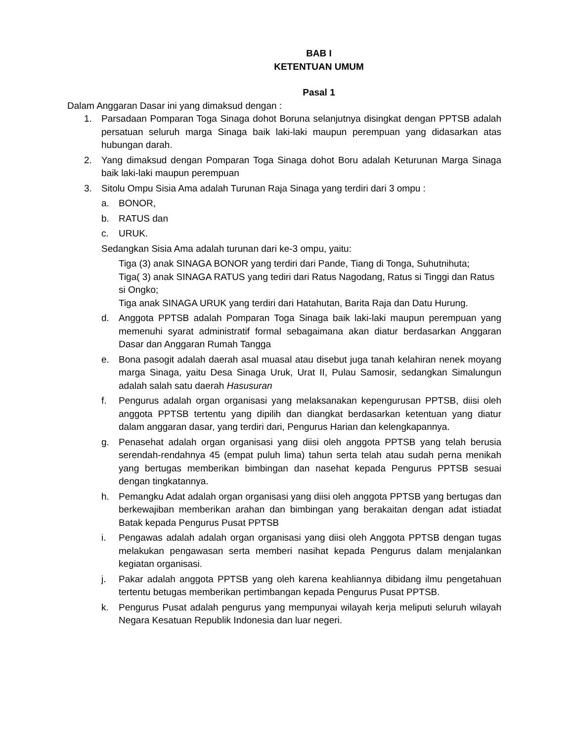BAB I
KETENTUAN UMUM
Pasal 1
Dalam Anggaran Dasar ini yang dimaksud dengan :
1. Parsadaan Pomparan Toga Sinaga dohot Boruna selanjutnya disingkat dengan PPTSB adalah persatuan seluruh marga Sinaga baik laki-laki maupun perempuan yang didasarkan atas hubungan darah.
2. Yang dimaksud dengan Pomparan Toga Sinaga dohot Boru adalah Keturunan Marga Sinaga baik laki-laki maupun perempuan
3. Sitolu Ompu Sisia Ama adalah Turunan Raja Sinaga yang terdiri dari 3 ompu :
a. BONOR,
b. RATUS dan
c. URUK.
Sedangkan Sisia Ama adalah turunan dari ke-3 ompu, yaitu:
Tiga (3) anak SINAGA BONOR yang terdiri dari Pande, Tiang di Tonga, Suhutnihuta;
Tiga( 3) anak SINAGA RATUS yang tediri dari Ratus Nagodang, Ratus si Tinggi dan Ratus si Ongko;
Tiga anak SINAGA URUK yang terdiri dari Hatahutan, Barita Raja dan Datu Hurung.
d. Anggota PPTSB adalah Pomparan Toga Sinaga baik laki-laki maupun perempuan yang memenuhi syarat administratif formal sebagaimana akan diatur berdasarkan Anggaran Dasar dan Anggaran Rumah Tangga
e. Bona pasogit adalah daerah asal muasal atau disebut juga tanah kelahiran nenek moyang marga Sinaga, yaitu Desa Sinaga Uruk, Urat II, Pulau Samosir, sedangkan Simalungun adalah salah satu daerah Hasusuran
f. Pengurus adalah organ organisasi yang melaksanakan kepengurusan PPTSB, diisi oleh anggota PPTSB tertentu yang dipilih dan diangkat berdasarkan ketentuan yang diatur dalam anggaran dasar, yang terdiri dari, Pengurus Harian dan kelengkapannya.
g. Penasehat adalah organ organisasi yang diisi oleh anggota PPTSB yang telah berusia serendah-rendahnya 45 (empat puluh lima) tahun serta telah atau sudah perna menikah yang bertugas memberikan bimbingan dan nasehat kepada Pengurus PPTSB sesuai dengan tingkatannya.
h. Pemangku Adat adalah organ organisasi yang diisi oleh anggota PPTSB yang bertugas dan berkewajiban memberikan arahan dan bimbingan yang berakaitan dengan adat istiadat Batak kepada Pengurus Pusat PPTSB
i. Pengawas adalah adalah organ organisasi yang diisi oleh Anggota PPTSB dengan tugas melakukan pengawasan serta memberi nasihat kepada Pengurus dalam menjalankan kegiatan organisasi.
j. Pakar adalah anggota PPTSB yang oleh karena keahliannya dibidang ilmu pengetahuan tertentu betugas memberikan pertimbangan kepada Pengurus Pusat PPTSB.
k. Pengurus Pusat adalah pengurus yang mempunyai wilayah kerja meliputi seluruh wilayah Negara Kesatuan Republik Indonesia dan luar negeri.